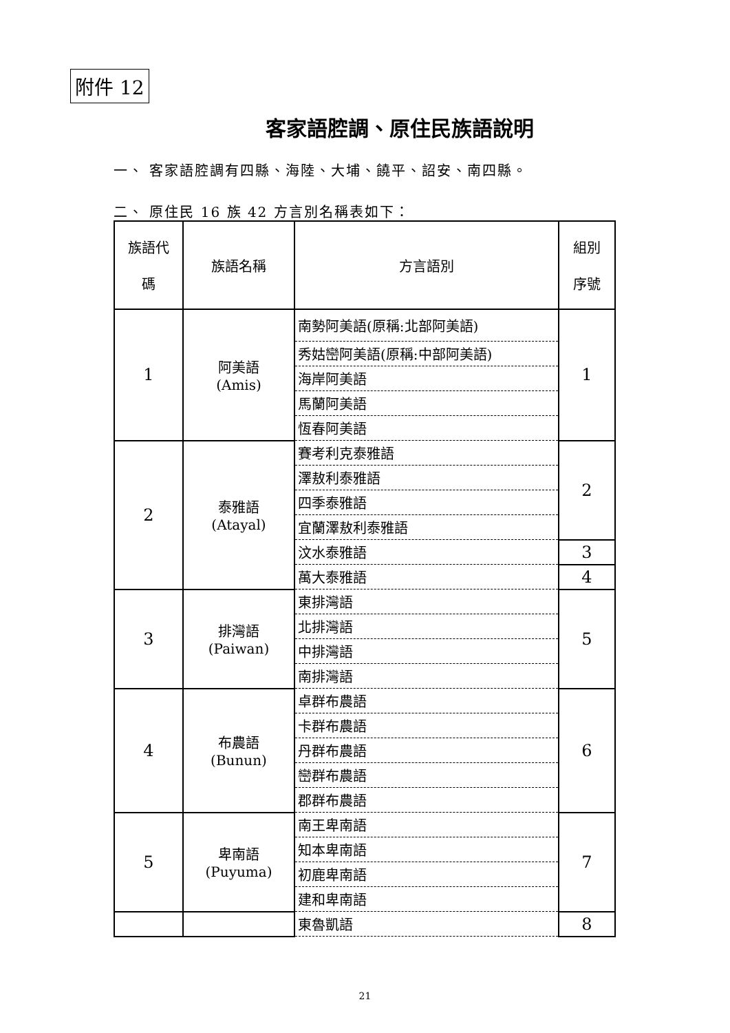附件 12
客家語腔調、原住民族語說明
一、 客家語腔調有四縣、海陸、大埔、饒平、詔安、南四縣。
二、 原住民 16 族 42 方言別名稱表如下：
| 族語代 碼 | 族語名稱 | 方言語別 | 組別 序號 |
| --- | --- | --- | --- |
| 1 | 阿美語 (Amis) | 南勢阿美語(原稱:北部阿美語) | 1 |
| | | 秀姑巒阿美語(原稱:中部阿美語) | |
| | | 海岸阿美語 | |
| | | 馬蘭阿美語 | |
| | | 恆春阿美語 | |
| 2 | 泰雅語 (Atayal) | 賽考利克泰雅語 | 2 |
| | | 澤敖利泰雅語 | |
| | | 四季泰雅語 | |
| | | 宜蘭澤敖利泰雅語 | |
| | | 汶水泰雅語 | 3 |
| | | 萬大泰雅語 | 4 |
| 3 | 排灣語 (Paiwan) | 東排灣語 | 5 |
| | | 北排灣語 | |
| | | 中排灣語 | |
| | | 南排灣語 | |
| 4 | 布農語 (Bunun) | 卓群布農語 | 6 |
| | | 卡群布農語 | |
| | | 丹群布農語 | |
| | | 巒群布農語 | |
| | | 郡群布農語 | |
| 5 | 卑南語 (Puyuma) | 南王卑南語 | 7 |
| | | 知本卑南語 | |
| | | 初鹿卑南語 | |
| | | 建和卑南語 | |
| | | 東魯凱語 | 8 |
21